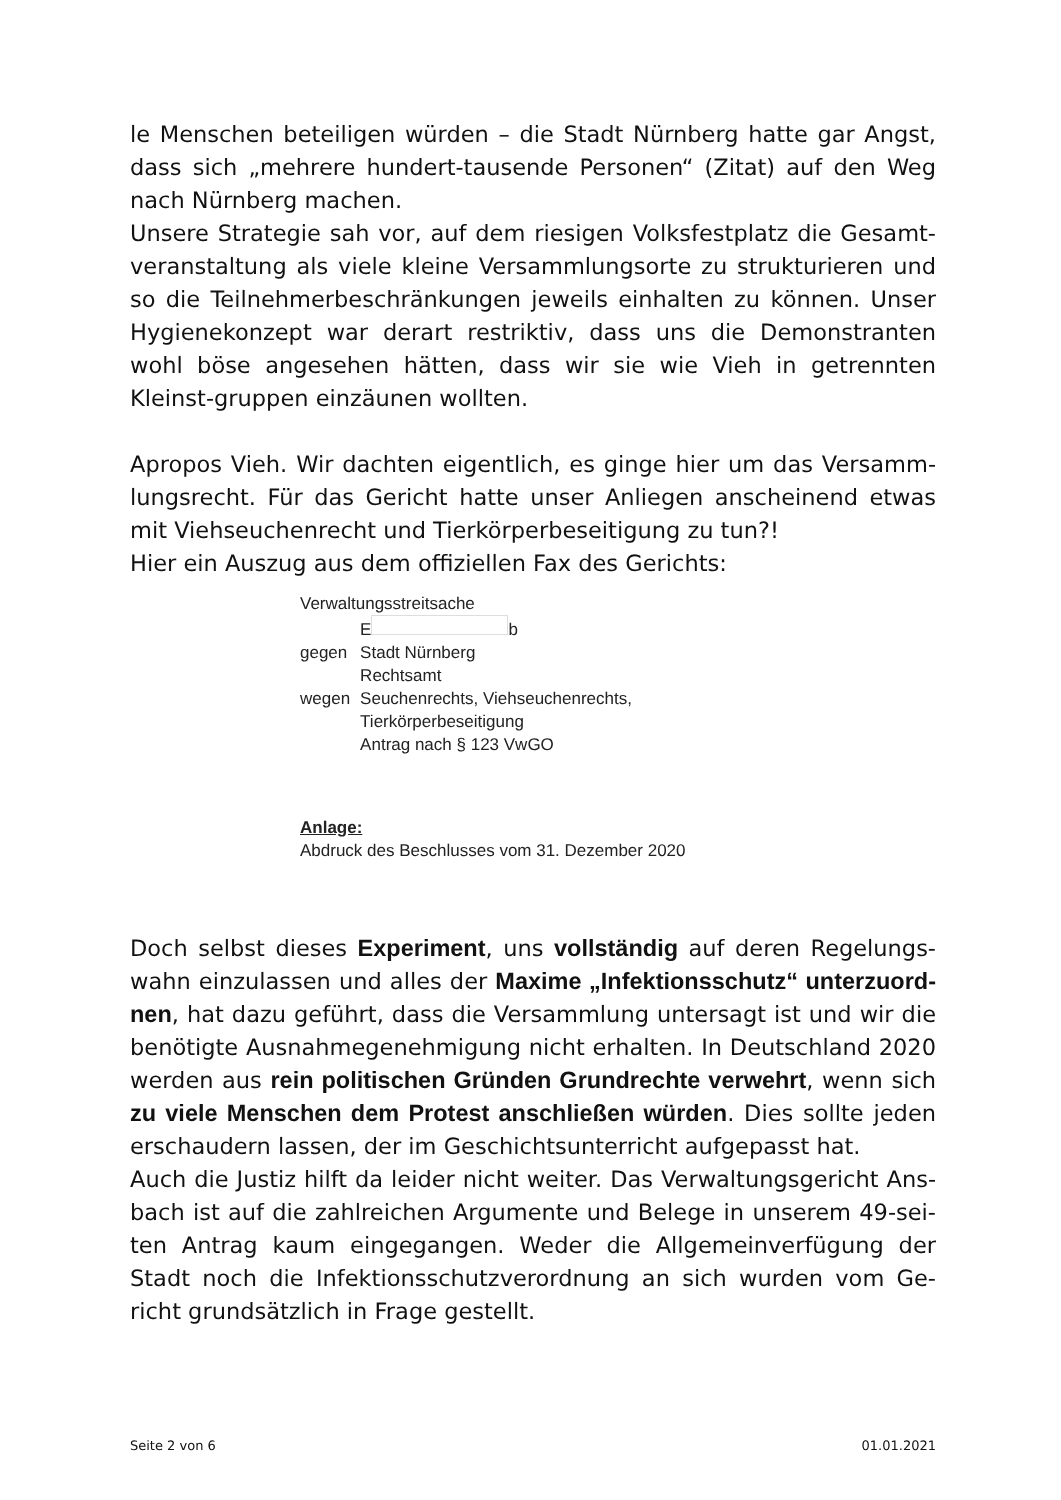le Menschen beteiligen würden – die Stadt Nürnberg hatte gar Angst, dass sich „mehrere hundert-tausende Personen“ (Zitat) auf den Weg nach Nürnberg machen.
Unsere Strategie sah vor, auf dem riesigen Volksfestplatz die Gesamt-veranstaltung als viele kleine Versammlungsorte zu strukturieren und so die Teilnehmerbeschränkungen jeweils einhalten zu können. Unser Hygienekonzept war derart restriktiv, dass uns die Demonstranten wohl böse angesehen hätten, dass wir sie wie Vieh in getrennten Kleinst-gruppen einzäunen wollten.
Apropos Vieh. Wir dachten eigentlich, es ginge hier um das Versamm-lungsrecht. Für das Gericht hatte unser Anliegen anscheinend etwas mit Viehseuchenrecht und Tierkörperbeseitigung zu tun?!
Hier ein Auszug aus dem offiziellen Fax des Gerichts:
Verwaltungsstreitsache
| | E b |
| gegen | Stadt Nürnberg Rechtsamt |
| wegen | Seuchenrechts, Viehseuchenrechts, Tierkörperbeseitigung Antrag nach § 123 VwGO |
Anlage:
Abdruck des Beschlusses vom 31. Dezember 2020
Doch selbst dieses Experiment, uns vollständig auf deren Regelungs-wahn einzulassen und alles der Maxime „Infektionsschutz“ unterzuord-nen, hat dazu geführt, dass die Versammlung untersagt ist und wir die benötigte Ausnahmegenehmigung nicht erhalten. In Deutschland 2020 werden aus rein politischen Gründen Grundrechte verwehrt, wenn sich zu viele Menschen dem Protest anschließen würden. Dies sollte jeden erschaudern lassen, der im Geschichtsunterricht aufgepasst hat.
Auch die Justiz hilft da leider nicht weiter. Das Verwaltungsgericht Ans-bach ist auf die zahlreichen Argumente und Belege in unserem 49-sei-ten Antrag kaum eingegangen. Weder die Allgemeinverfügung der Stadt noch die Infektionsschutzverordnung an sich wurden vom Ge-richt grundsätzlich in Frage gestellt.
Seite 2 von 6 01.01.2021